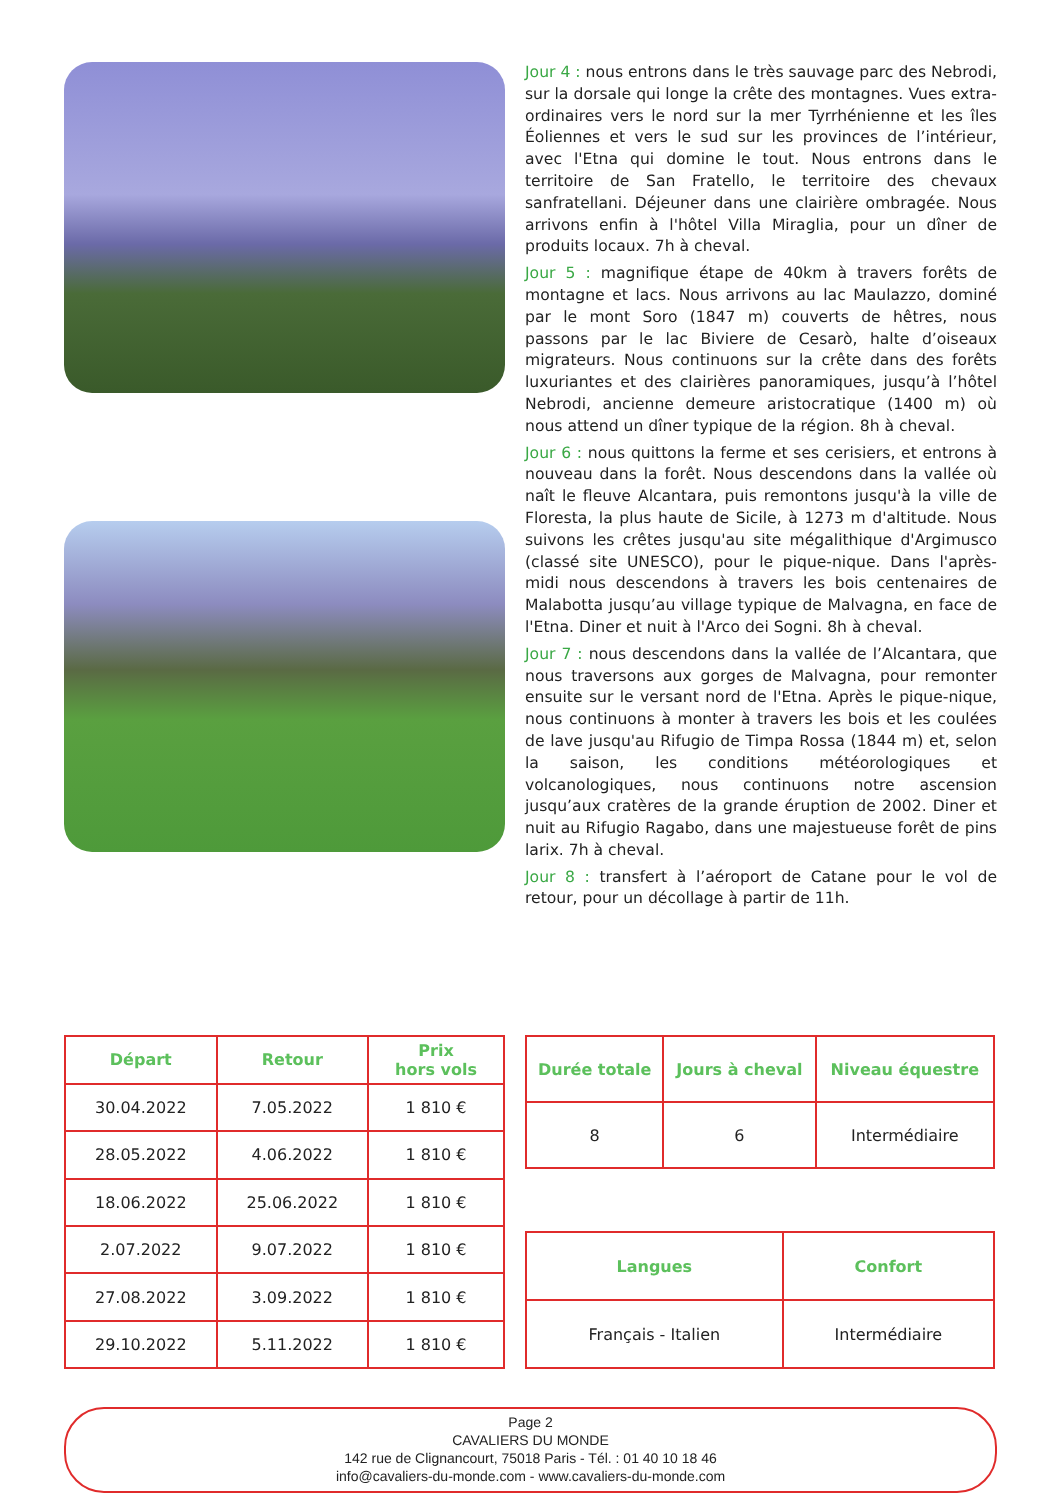Jour 4 : nous entrons dans le très sauvage parc des Nebrodi, sur la dorsale qui longe la crête des montagnes. Vues extra-ordinaires vers le nord sur la mer Tyrrhénienne et les îles Éoliennes et vers le sud sur les provinces de l’intérieur, avec l'Etna qui domine le tout. Nous entrons dans le territoire de San Fratello, le territoire des chevaux sanfratellani. Déjeuner dans une clairière ombragée. Nous arrivons enfin à l'hôtel Villa Miraglia, pour un dîner de produits locaux. 7h à cheval.
Jour 5 : magnifique étape de 40km à travers forêts de montagne et lacs. Nous arrivons au lac Maulazzo, dominé par le mont Soro (1847 m) couverts de hêtres, nous passons par le lac Biviere de Cesarò, halte d’oiseaux migrateurs. Nous continuons sur la crête dans des forêts luxuriantes et des clairières panoramiques, jusqu’à l’hôtel Nebrodi, ancienne demeure aristocratique (1400 m) où nous attend un dîner typique de la région. 8h à cheval.
Jour 6 : nous quittons la ferme et ses cerisiers, et entrons à nouveau dans la forêt. Nous descendons dans la vallée où naît le fleuve Alcantara, puis remontons jusqu'à la ville de Floresta, la plus haute de Sicile, à 1273 m d'altitude. Nous suivons les crêtes jusqu'au site mégalithique d'Argimusco (classé site UNESCO), pour le pique-nique. Dans l'après-midi nous descendons à travers les bois centenaires de Malabotta jusqu’au village typique de Malvagna, en face de l'Etna. Diner et nuit à l'Arco dei Sogni. 8h à cheval.
Jour 7 : nous descendons dans la vallée de l’Alcantara, que nous traversons aux gorges de Malvagna, pour remonter ensuite sur le versant nord de l'Etna. Après le pique-nique, nous continuons à monter à travers les bois et les coulées de lave jusqu'au Rifugio de Timpa Rossa (1844 m) et, selon la saison, les conditions météorologiques et volcanologiques, nous continuons notre ascension jusqu’aux cratères de la grande éruption de 2002. Diner et nuit au Rifugio Ragabo, dans une majestueuse forêt de pins larix. 7h à cheval.
Jour 8 : transfert à l’aéroport de Catane pour le vol de retour, pour un décollage à partir de 11h.
| Départ | Retour | Prix hors vols |
| --- | --- | --- |
| 30.04.2022 | 7.05.2022 | 1 810 € |
| 28.05.2022 | 4.06.2022 | 1 810 € |
| 18.06.2022 | 25.06.2022 | 1 810 € |
| 2.07.2022 | 9.07.2022 | 1 810 € |
| 27.08.2022 | 3.09.2022 | 1 810 € |
| 29.10.2022 | 5.11.2022 | 1 810 € |
| Durée totale | Jours à cheval | Niveau équestre |
| --- | --- | --- |
| 8 | 6 | Intermédiaire |
| Langues | Confort |
| --- | --- |
| Français - Italien | Intermédiaire |
Page 2
CAVALIERS DU MONDE
142 rue de Clignancourt, 75018 Paris - Tél. : 01 40 10 18 46
info@cavaliers-du-monde.com - www.cavaliers-du-monde.com